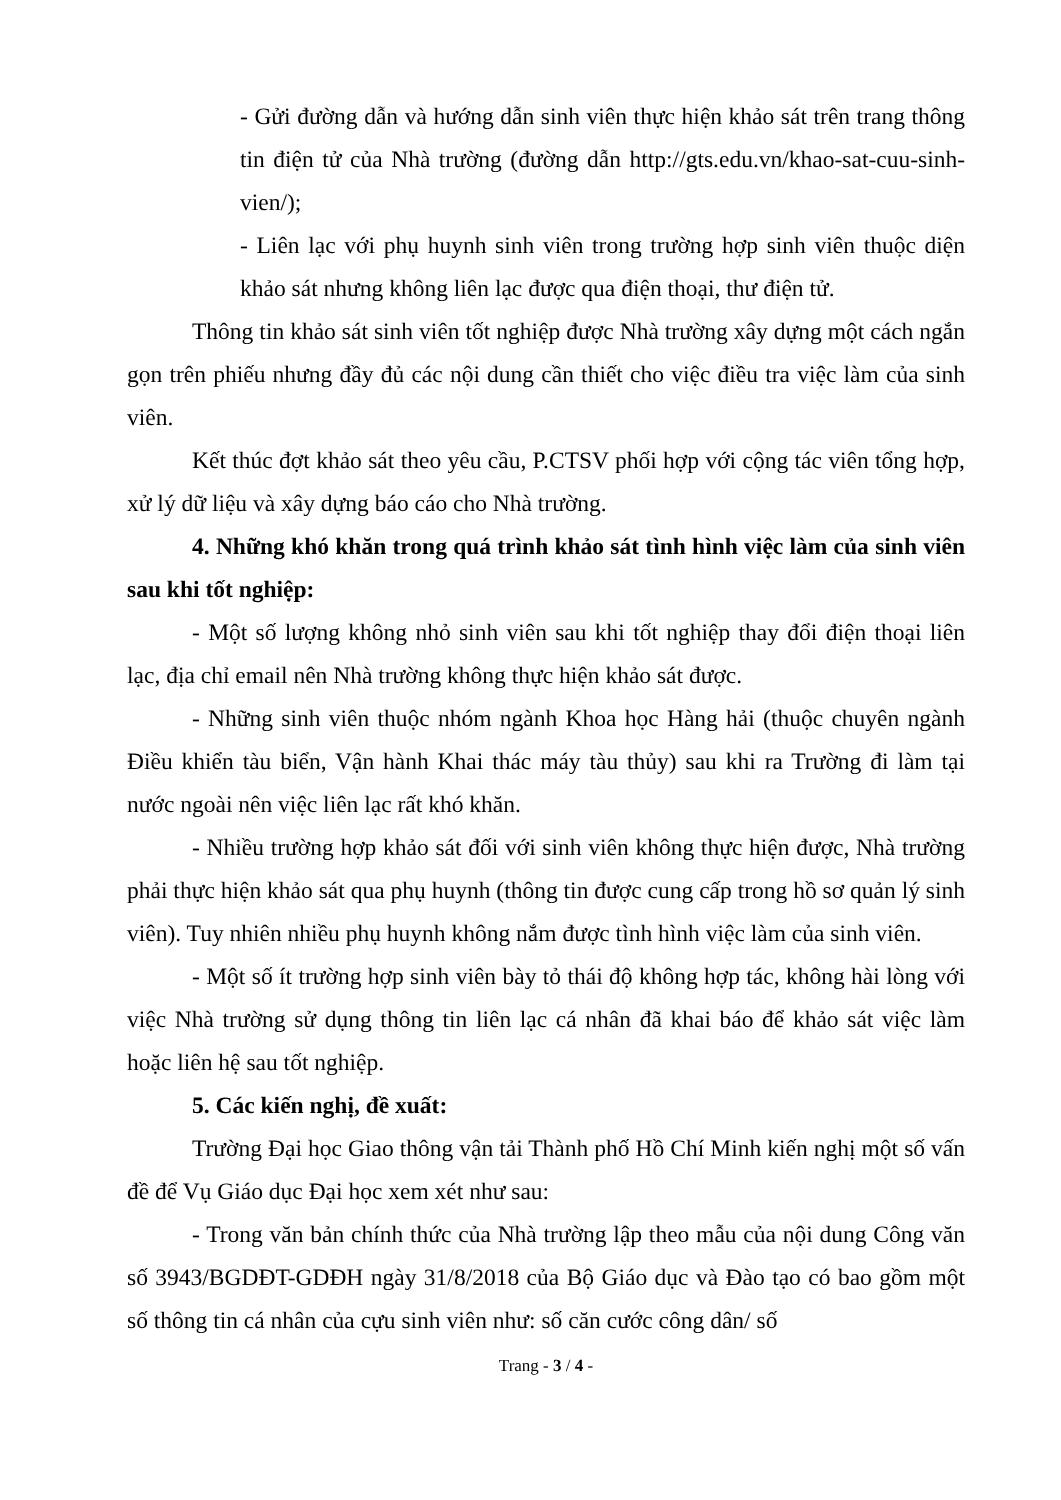- Gửi đường dẫn và hướng dẫn sinh viên thực hiện khảo sát trên trang thông tin điện tử của Nhà trường (đường dẫn http://gts.edu.vn/khao-sat-cuu-sinh-vien/);
- Liên lạc với phụ huynh sinh viên trong trường hợp sinh viên thuộc diện khảo sát nhưng không liên lạc được qua điện thoại, thư điện tử.
Thông tin khảo sát sinh viên tốt nghiệp được Nhà trường xây dựng một cách ngắn gọn trên phiếu nhưng đầy đủ các nội dung cần thiết cho việc điều tra việc làm của sinh viên.
Kết thúc đợt khảo sát theo yêu cầu, P.CTSV phối hợp với cộng tác viên tổng hợp, xử lý dữ liệu và xây dựng báo cáo cho Nhà trường.
4. Những khó khăn trong quá trình khảo sát tình hình việc làm của sinh viên sau khi tốt nghiệp:
- Một số lượng không nhỏ sinh viên sau khi tốt nghiệp thay đổi điện thoại liên lạc, địa chỉ email nên Nhà trường không thực hiện khảo sát được.
- Những sinh viên thuộc nhóm ngành Khoa học Hàng hải (thuộc chuyên ngành Điều khiển tàu biển, Vận hành Khai thác máy tàu thủy) sau khi ra Trường đi làm tại nước ngoài nên việc liên lạc rất khó khăn.
- Nhiều trường hợp khảo sát đối với sinh viên không thực hiện được, Nhà trường phải thực hiện khảo sát qua phụ huynh (thông tin được cung cấp trong hồ sơ quản lý sinh viên). Tuy nhiên nhiều phụ huynh không nắm được tình hình việc làm của sinh viên.
- Một số ít trường hợp sinh viên bày tỏ thái độ không hợp tác, không hài lòng với việc Nhà trường sử dụng thông tin liên lạc cá nhân đã khai báo để khảo sát việc làm hoặc liên hệ sau tốt nghiệp.
5. Các kiến nghị, đề xuất:
Trường Đại học Giao thông vận tải Thành phố Hồ Chí Minh kiến nghị một số vấn đề để Vụ Giáo dục Đại học xem xét như sau:
- Trong văn bản chính thức của Nhà trường lập theo mẫu của nội dung Công văn số 3943/BGDĐT-GDĐH ngày 31/8/2018 của Bộ Giáo dục và Đào tạo có bao gồm một số thông tin cá nhân của cựu sinh viên như: số căn cước công dân/ số
Trang - 3 / 4 -